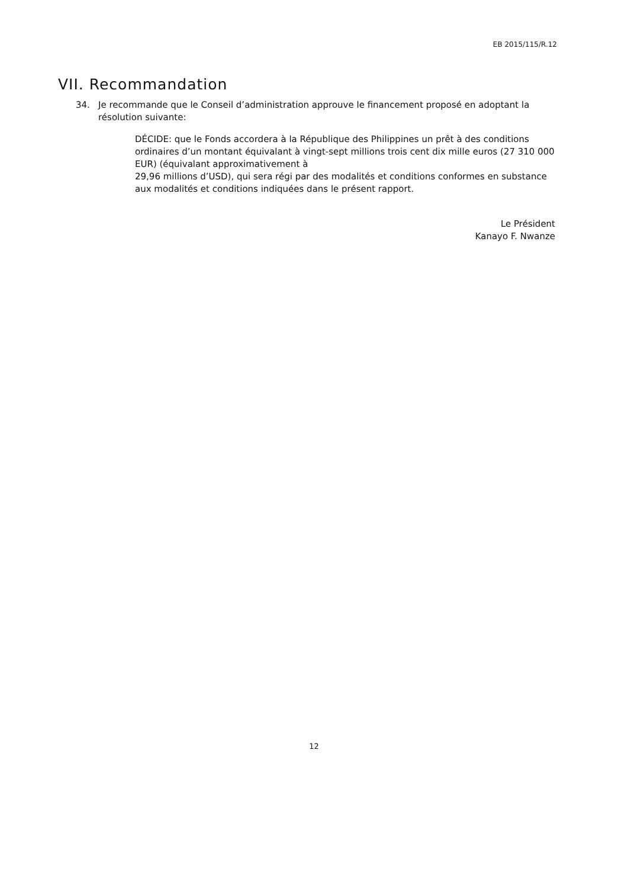EB 2015/115/R.12
VII. Recommandation
34. Je recommande que le Conseil d’administration approuve le financement proposé en adoptant la résolution suivante:
DÉCIDE: que le Fonds accordera à la République des Philippines un prêt à des conditions ordinaires d’un montant équivalant à vingt-sept millions trois cent dix mille euros (27 310 000 EUR) (équivalant approximativement à
29,96 millions d’USD), qui sera régi par des modalités et conditions conformes en substance aux modalités et conditions indiquées dans le présent rapport.
Le Président
Kanayo F. Nwanze
12